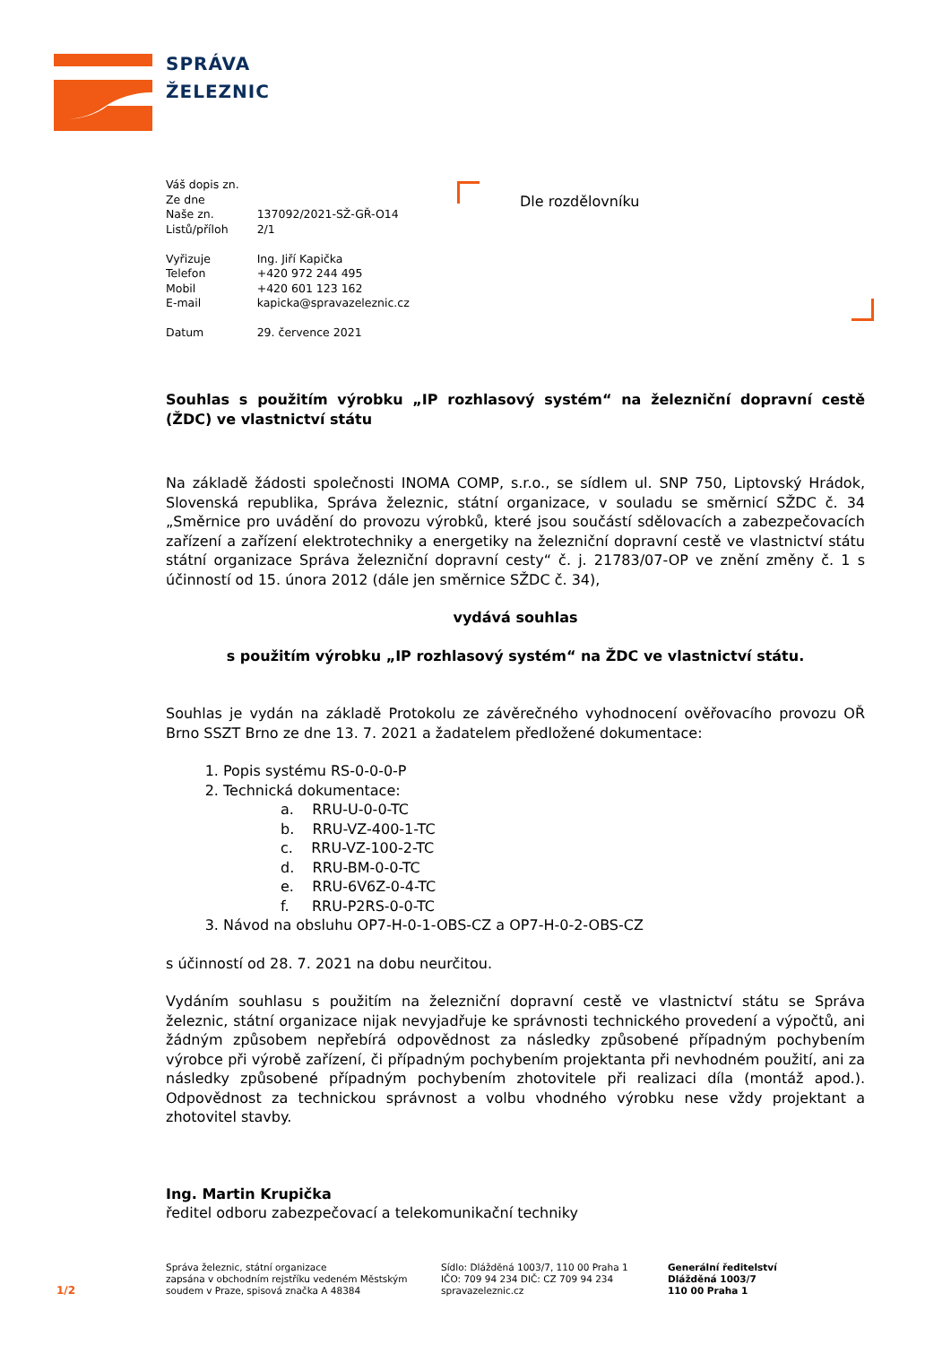SPRÁVA
ŽELEZNIC
| Váš dopis zn. | |
| Ze dne | |
| Naše zn. | 137092/2021-SŽ-GŘ-O14 |
| Listů/příloh | 2/1 |
| Vyřizuje | Ing. Jiří Kapička |
| Telefon | +420 972 244 495 |
| Mobil | +420 601 123 162 |
| E-mail | kapicka@spravazeleznic.cz |
| Datum | 29. července 2021 |
Dle rozdělovníku
Souhlas s použitím výrobku „IP rozhlasový systém“ na železniční dopravní cestě (ŽDC) ve vlastnictví státu
Na základě žádosti společnosti INOMA COMP, s.r.o., se sídlem ul. SNP 750, Liptovský Hrádok, Slovenská republika, Správa železnic, státní organizace, v souladu se směrnicí SŽDC č. 34 „Směrnice pro uvádění do provozu výrobků, které jsou součástí sdělovacích a zabezpečovacích zařízení a zařízení elektrotechniky a energetiky na železniční dopravní cestě ve vlastnictví státu státní organizace Správa železniční dopravní cesty“ č. j. 21783/07-OP ve znění změny č. 1 s účinností od 15. února 2012 (dále jen směrnice SŽDC č. 34),
vydává souhlas
s použitím výrobku „IP rozhlasový systém“ na ŽDC ve vlastnictví státu.
Souhlas je vydán na základě Protokolu ze závěrečného vyhodnocení ověřovacího provozu OŘ Brno SSZT Brno ze dne 13. 7. 2021 a žadatelem předložené dokumentace:
1. Popis systému RS-0-0-0-P
2. Technická dokumentace:
a. RRU-U-0-0-TC
b. RRU-VZ-400-1-TC
c. RRU-VZ-100-2-TC
d. RRU-BM-0-0-TC
e. RRU-6V6Z-0-4-TC
f. RRU-P2RS-0-0-TC
3. Návod na obsluhu OP7-H-0-1-OBS-CZ a OP7-H-0-2-OBS-CZ
s účinností od 28. 7. 2021 na dobu neurčitou.
Vydáním souhlasu s použitím na železniční dopravní cestě ve vlastnictví státu se Správa železnic, státní organizace nijak nevyjadřuje ke správnosti technického provedení a výpočtů, ani žádným způsobem nepřebírá odpovědnost za následky způsobené případným pochybením výrobce při výrobě zařízení, či případným pochybením projektanta při nevhodném použití, ani za následky způsobené případným pochybením zhotovitele při realizaci díla (montáž apod.). Odpovědnost za technickou správnost a volbu vhodného výrobku nese vždy projektant a zhotovitel stavby.
Ing. Martin Krupička
ředitel odboru zabezpečovací a telekomunikační techniky
Správa železnic, státní organizace
zapsána v obchodním rejstříku vedeném Městským
soudem v Praze, spisová značka A 48384
Sídlo: Dlážděná 1003/7, 110 00 Praha 1
IČO: 709 94 234 DIČ: CZ 709 94 234
spravazeleznic.cz
Generální ředitelství
Dlážděná 1003/7
110 00 Praha 1
1/2